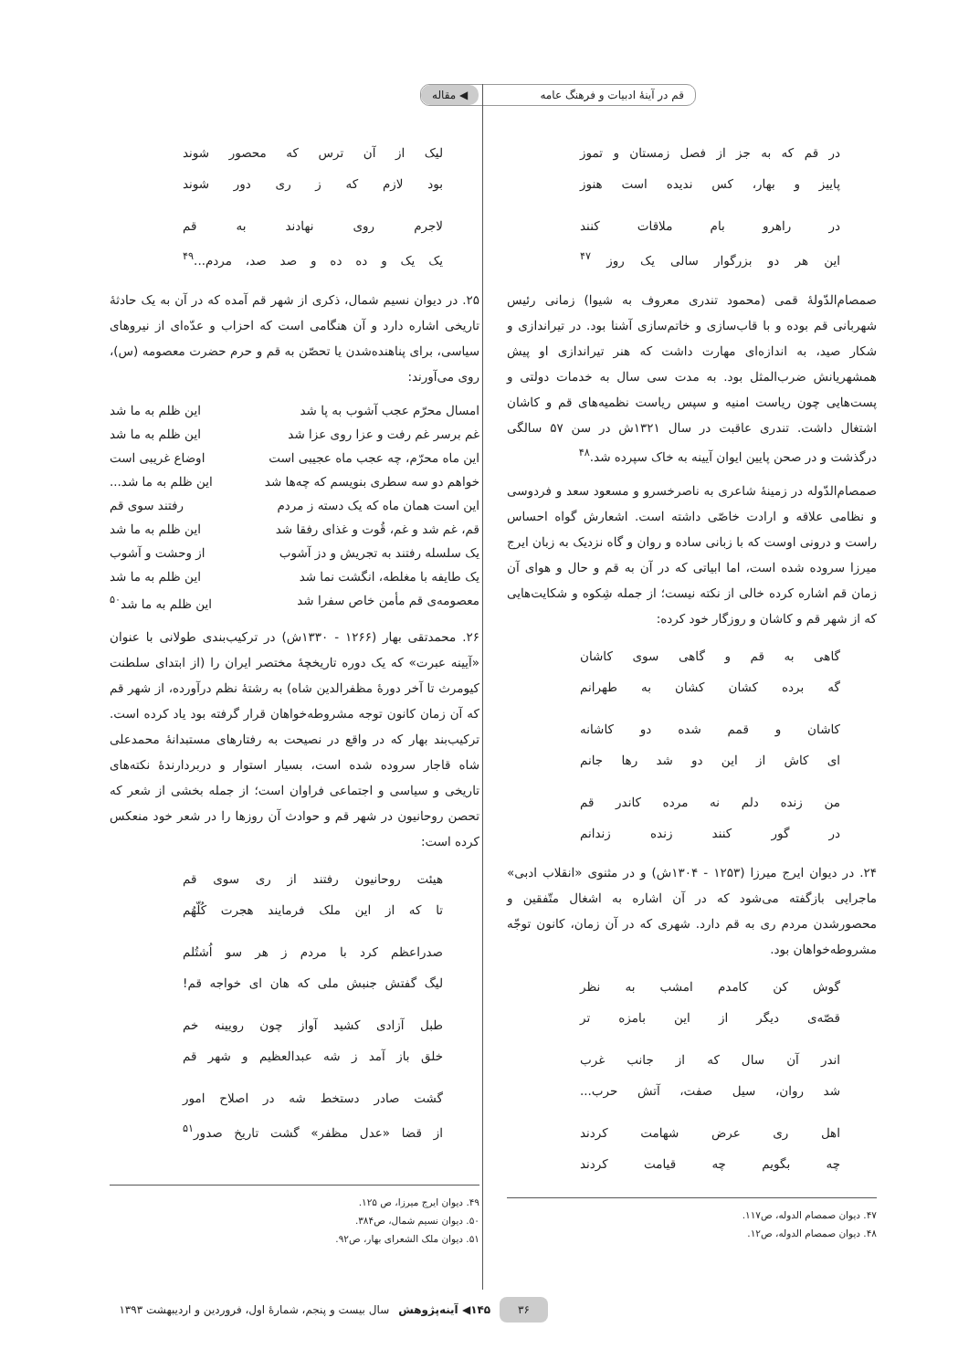قم در آینهٔ ادبیات و فرهنگ عامه ◀ مقاله
در قم که به جز از فصل زمستان و تموز
پاییز و بهار، کس ندیده است هنوز
در راهرو بام ملاقات کنند
این هر دو بزرگوار سالی یک روز <sup>۴۷</sup>
صمصام‌الدّولهٔ قمی (محمود تندری معروف به شیوا) زمانی رئیس شهربانی قم بوده و با قاب‌سازی و خاتم‌سازی آشنا بود. در تیراندازی و شکار صید، به اندازه‌ای مهارت داشت که هنر تیراندازی او پیش همشهریانش ضرب‌المثل بود. به مدت سی سال به خدمات دولتی و پست‌هایی چون ریاست امنیه و سپس ریاست نظمیه‌های قم و کاشان اشتغال داشت. تندری عاقبت در سال ۱۳۲۱ش در سن ۵۷ سالگی درگذشت و در صحن پایین ایوان آیینه به خاک سپرده شد.<sup>۴۸</sup>
صمصام‌الدّوله در زمینهٔ شاعری به ناصرخسرو و مسعود سعد و فردوسی و نظامی علاقه و ارادت خاصّی داشته است. اشعارش گواه احساس راست و درونی اوست که با زبانی ساده و روان و گاه نزدیک به زبان ایرج میرزا سروده شده است، اما ابیاتی که در آن به قم و حال و هوای آن زمان قم اشاره کرده خالی از نکته نیست؛ از جمله شِکوه و شکایت‌هایی که از شهر قم و کاشان و روزگار خود کرده:
گاهی به قم و گاهی سوی کاشان
گه برده کشان کشان به طهرانم
کاشان و قمم شده دو کاشانه
ای کاش از این دو شد رها جانم
من زنده دلم نه مرده کاندر قم
در گور کنند زنده زندانم
۲۴. در دیوان ایرج میرزا (۱۲۵۳ - ۱۳۰۴ش) و در مثنوی «انقلاب ادبی» ماجرایی بازگفته می‌شود که در آن اشاره به اشغال متّفقین و محصورشدن مردم ری به قم دارد. شهری که در آن زمان، کانون توجّه مشروطه‌خواهان بود.
گوش کن کامدم امشب به نظر
قصّه‌ی دیگر از این بامزه تر
اندر آن سال که از جانب غرب
شد روان، سیل صفت، آتش حرب...
اهل ری عرض شهامت کردند
چه بگویم چه قیامت کردند
۴۷. دیوان صمصام الدوله، ص۱۱۷.
۴۸. دیوان صمصام الدوله، ص۱۲.
لیک از آن ترس که محصور شوند
بود لازم که ز ری دور شوند
لاجرم روی نهادند به قم
یک یک و ده ده و صد صد، مردم...<sup>۴۹</sup>
۲۵. در دیوان نسیم شمال، ذکری از شهر قم آمده که در آن به یک حادثهٔ تاریخی اشاره دارد و آن هنگامی است که احزاب و عدّه‌ای از نیروهای سیاسی، برای پناهنده‌شدن یا تحصّن به قم و حرم حضرت معصومه (س)، روی می‌آورند:
امسال محرّم عجب آشوب به پا شد این ظلم به ما شد
غم برسر غم رفت و عزا روی عزا شد این ظلم به ما شد
این ماه محرّم، چه عجب ماه عجیبی است اوضاع غریبی است
خواهم دو سه سطری بنویسم که چه‌ها شد این ظلم به ما شد...
این است همان ماه که یک دسته ز مردم رفتند سوی قم
قم، غم شد و غم، قُوت و غذای رفقا شد این ظلم به ما شد
یک سلسله رفتند به تجریش و دز آشوب از وحشت و آشوب
یک طایفه با مغلطه، انگشت نما شد این ظلم به ما شد
معصومه‌ی قم مأمن خاص سفرا شد این ظلم به ما شد<sup>۵۰</sup>
۲۶. محمدتقی بهار (۱۲۶۶ - ۱۳۳۰ش) در ترکیب‌بندی طولانی با عنوان «آیینه عبرت» که یک دوره تاریخچهٔ مختصر ایران را (از ابتدای سلطنت کیومرث تا آخر دورهٔ مظفرالدین شاه) به رشتهٔ نظم درآورده، از شهر قم که آن زمان کانون توجه مشروطه‌خواهان قرار گرفته بود یاد کرده است. ترکیب‌بند بهار که در واقع در نصیحت به رفتارهای مستبدانهٔ محمدعلی شاه قاجار سروده شده است، بسیار استوار و دربردارندهٔ نکته‌های تاریخی و سیاسی و اجتماعی فراوان است؛ از جمله بخشی از شعر که تحصن روحانیون در شهر قم و حوادث آن روزها را در شعر خود منعکس کرده است:
هیئت روحانیون رفتند از ری سوی قم
تا که از این ملک فرمایند هجرت کُلّهُم
صدراعظم کرد با مردم ز هر سو اُشتُلم
لیگ گفتش جنبش ملی که هان ای خواجه قم!
طبل آزادی کشید آواز چون رویینه خم
خلق باز آمد ز شه عبدالعظیم و شهر قم
گشت صادر دستخط شه در اصلاح امور
از قضا «عدل مظفر» گشت تاریخ صدور<sup>۵۱</sup>
۴۹. دیوان ایرج میرزا، ص ۱۲۵.
۵۰. دیوان نسیم شمال، ص۳۸۴.
۵۱. دیوان ملک الشعرای بهار، ص۹۲.
۳۶ ۱۴۵◀ آینه‌پژوهش سال بیست و پنجم، شمارهٔ اول، فروردین و اردیبهشت ۱۳۹۳